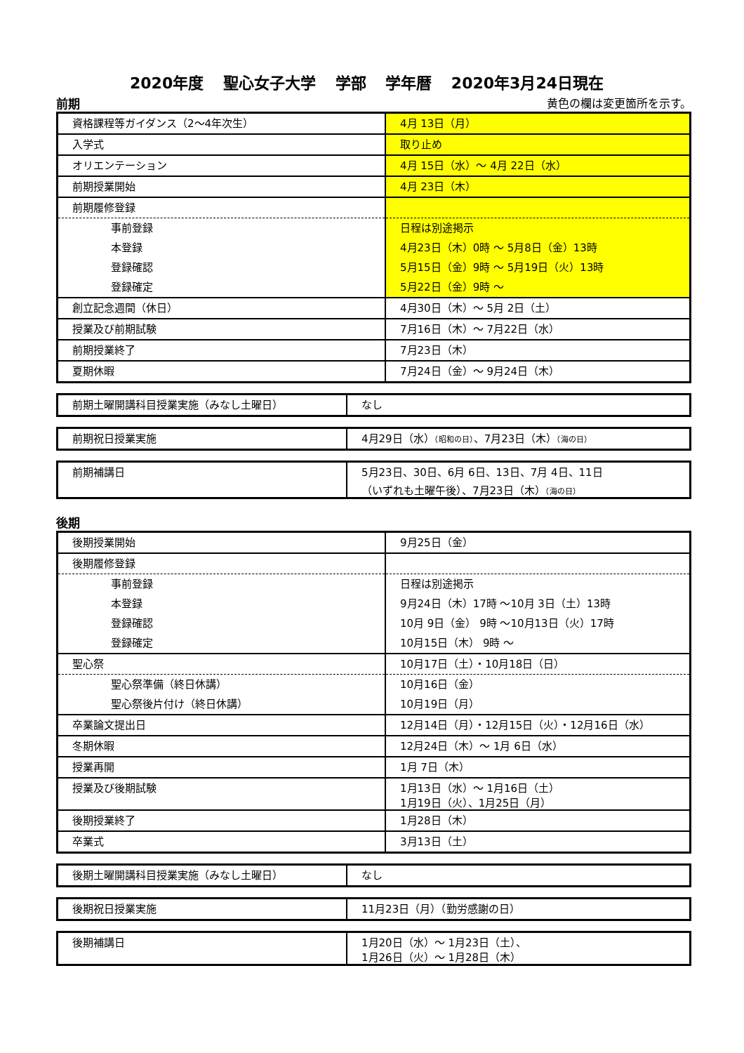2020年度 聖心女子大学 学部 学年暦 2020年3月24日現在
前期 黄色の欄は変更箇所を示す。
| 資格課程等ガイダンス（2〜4年次生） | 4月 13日（月） |
| 入学式 | 取り止め |
| オリエンテーション | 4月 15日（水）〜 4月 22日（水） |
| 前期授業開始 | 4月 23日（木） |
| 前期履修登録 | |
| 事前登録 | 日程は別途掲示 |
| 本登録 | 4月23日（木）0時 〜 5月8日（金）13時 |
| 登録確認 | 5月15日（金）9時 〜 5月19日（火）13時 |
| 登録確定 | 5月22日（金）9時 〜 |
| 創立記念週間（休日） | 4月30日（木）〜 5月 2日（土） |
| 授業及び前期試験 | 7月16日（木）〜 7月22日（水） |
| 前期授業終了 | 7月23日（木） |
| 夏期休暇 | 7月24日（金）〜 9月24日（木） |
| 前期土曜開講科目授業実施（みなし土曜日） | なし |
| 前期祝日授業実施 | 4月29日（水） （昭和の日） 、7月23日（木） （海の日） |
| 前期補講日 | 5月23日、30日、6月 6日、13日、7月 4日、11日 （いずれも土曜午後）、7月23日（木） （海の日） |
後期
| 後期授業開始 | 9月25日（金） |
| 後期履修登録 | |
| 事前登録 | 日程は別途掲示 |
| 本登録 | 9月24日（木）17時 〜10月 3日（土）13時 |
| 登録確認 | 10月 9日（金） 9時 〜10月13日（火）17時 |
| 登録確定 | 10月15日（木） 9時 〜 |
| 聖心祭 | 10月17日（土）・10月18日（日） |
| 聖心祭準備（終日休講） | 10月16日（金） |
| 聖心祭後片付け（終日休講） | 10月19日（月） |
| 卒業論文提出日 | 12月14日（月）・12月15日（火）・12月16日（水） |
| 冬期休暇 | 12月24日（木）〜 1月 6日（水） |
| 授業再開 | 1月 7日（木） |
| 授業及び後期試験 | 1月13日（水）〜 1月16日（土） 1月19日（火）、1月25日（月） |
| 後期授業終了 | 1月28日（木） |
| 卒業式 | 3月13日（土） |
| 後期土曜開講科目授業実施（みなし土曜日） | なし |
| 後期祝日授業実施 | 11月23日（月）（勤労感謝の日） |
| 後期補講日 | 1月20日（水）〜 1月23日（土）、 1月26日（火）〜 1月28日（木） |